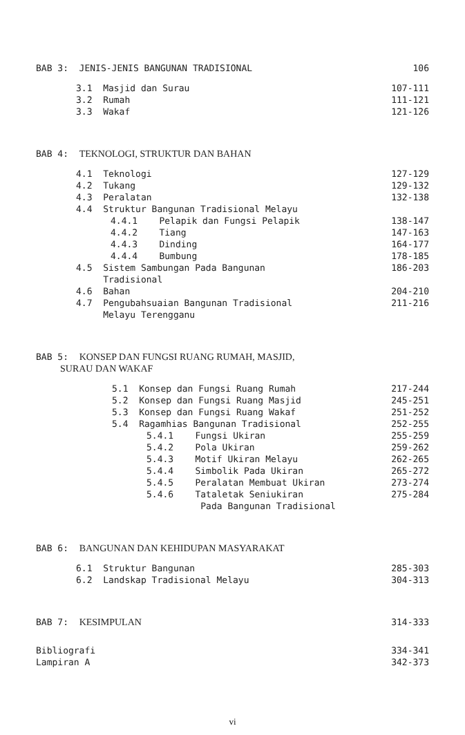BAB 3: JENIS-JENIS BANGUNAN TRADISIONAL 106
3.1 Masjid dan Surau 107-111
3.2 Rumah 111-121
3.3 Wakaf 121-126
BAB 4: TEKNOLOGI, STRUKTUR DAN BAHAN
4.1 Teknologi 127-129
4.2 Tukang 129-132
4.3 Peralatan 132-138
4.4 Struktur Bangunan Tradisional Melayu
4.4.1 Pelapik dan Fungsi Pelapik 138-147
4.4.2 Tiang 147-163
4.4.3 Dinding 164-177
4.4.4 Bumbung 178-185
4.5 Sistem Sambungan Pada Bangunan
Tradisional 186-203
4.6 Bahan 204-210
4.7 Pengubahsuaian Bangunan Tradisional
Melayu Terengganu 211-216
BAB 5: KONSEP DAN FUNGSI RUANG RUMAH, MASJID,
SURAU DAN WAKAF
5.1 Konsep dan Fungsi Ruang Rumah 217-244
5.2 Konsep dan Fungsi Ruang Masjid 245-251
5.3 Konsep dan Fungsi Ruang Wakaf 251-252
5.4 Ragamhias Bangunan Tradisional 252-255
5.4.1 Fungsi Ukiran 255-259
5.4.2 Pola Ukiran 259-262
5.4.3 Motif Ukiran Melayu 262-265
5.4.4 Simbolik Pada Ukiran 265-272
5.4.5 Peralatan Membuat Ukiran 273-274
5.4.6 Tataletak Seniukiran
Pada Bangunan Tradisional 275-284
BAB 6: BANGUNAN DAN KEHIDUPAN MASYARAKAT
6.1 Struktur Bangunan 285-303
6.2 Landskap Tradisional Melayu 304-313
BAB 7: KESIMPULAN 314-333
Bibliografi 334-341
Lampiran A 342-373
vi